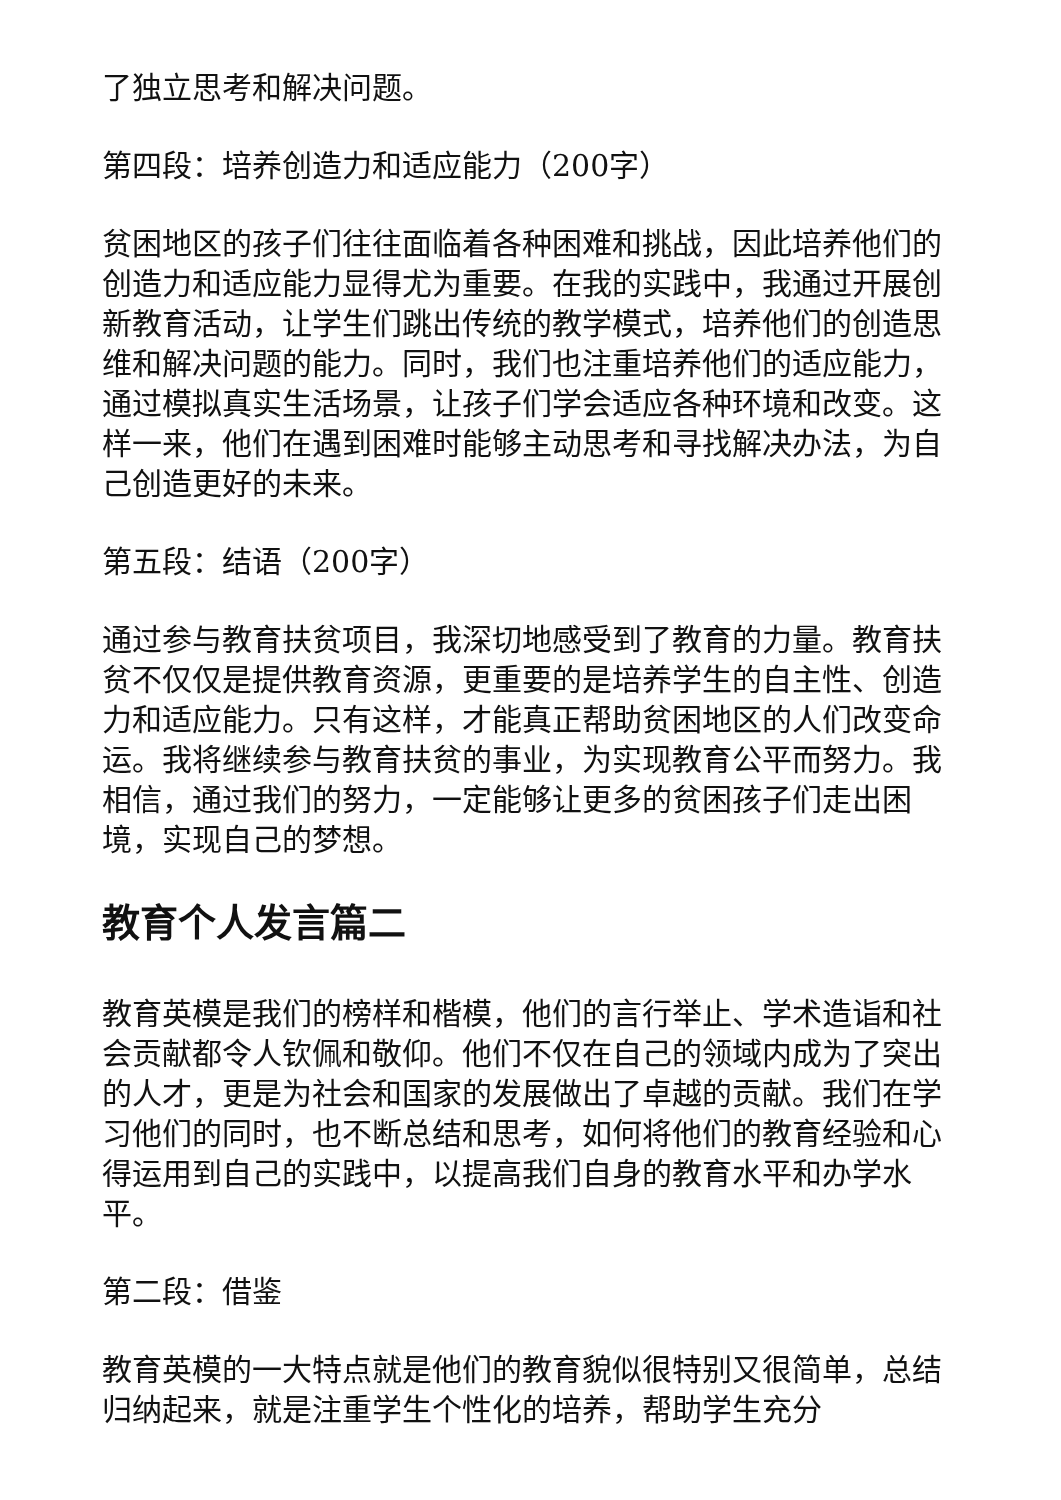了独立思考和解决问题。
第四段：培养创造力和适应能力（200字）
贫困地区的孩子们往往面临着各种困难和挑战，因此培养他们的创造力和适应能力显得尤为重要。在我的实践中，我通过开展创新教育活动，让学生们跳出传统的教学模式，培养他们的创造思维和解决问题的能力。同时，我们也注重培养他们的适应能力，通过模拟真实生活场景，让孩子们学会适应各种环境和改变。这样一来，他们在遇到困难时能够主动思考和寻找解决办法，为自己创造更好的未来。
第五段：结语（200字）
通过参与教育扶贫项目，我深切地感受到了教育的力量。教育扶贫不仅仅是提供教育资源，更重要的是培养学生的自主性、创造力和适应能力。只有这样，才能真正帮助贫困地区的人们改变命运。我将继续参与教育扶贫的事业，为实现教育公平而努力。我相信，通过我们的努力，一定能够让更多的贫困孩子们走出困境，实现自己的梦想。
教育个人发言篇二
教育英模是我们的榜样和楷模，他们的言行举止、学术造诣和社会贡献都令人钦佩和敬仰。他们不仅在自己的领域内成为了突出的人才，更是为社会和国家的发展做出了卓越的贡献。我们在学习他们的同时，也不断总结和思考，如何将他们的教育经验和心得运用到自己的实践中，以提高我们自身的教育水平和办学水平。
第二段：借鉴
教育英模的一大特点就是他们的教育貌似很特别又很简单，总结归纳起来，就是注重学生个性化的培养，帮助学生充分